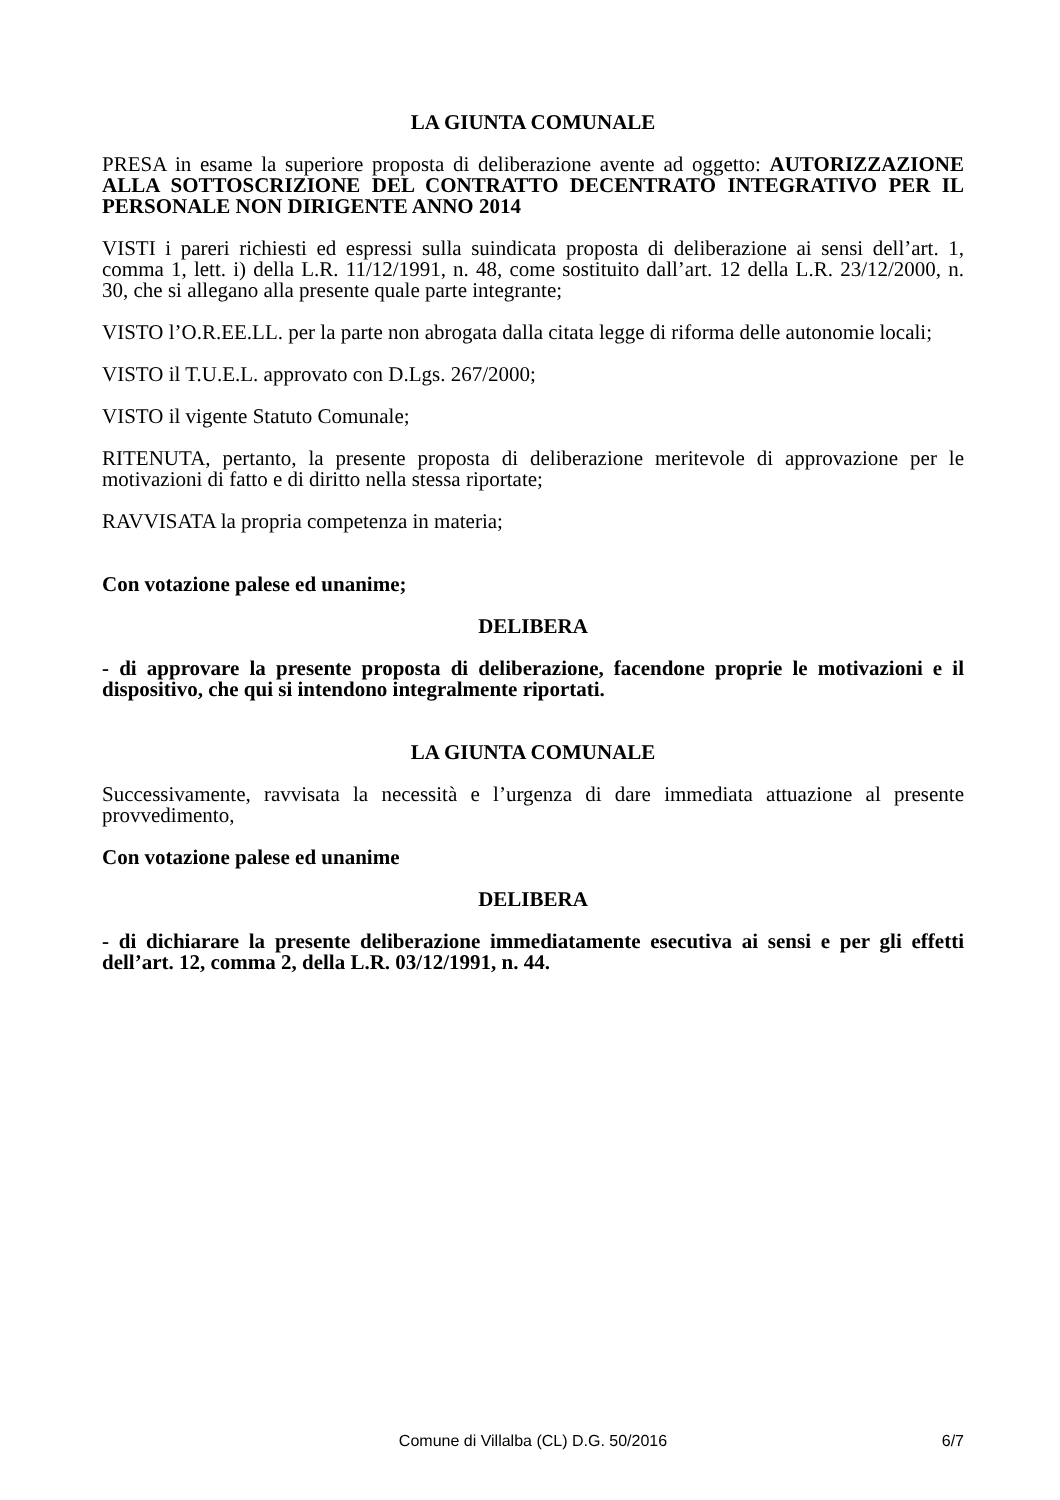LA GIUNTA COMUNALE
PRESA in esame la superiore proposta di deliberazione avente ad oggetto: AUTORIZZAZIONE ALLA SOTTOSCRIZIONE DEL CONTRATTO DECENTRATO INTEGRATIVO PER IL PERSONALE NON DIRIGENTE ANNO 2014
VISTI i pareri richiesti ed espressi sulla suindicata proposta di deliberazione ai sensi dell’art. 1, comma 1, lett. i) della L.R. 11/12/1991, n. 48, come sostituito dall’art. 12 della L.R. 23/12/2000, n. 30, che si allegano alla presente quale parte integrante;
VISTO l’O.R.EE.LL. per la parte non abrogata dalla citata legge di riforma delle autonomie locali;
VISTO il T.U.E.L. approvato con D.Lgs. 267/2000;
VISTO il vigente Statuto Comunale;
RITENUTA, pertanto, la presente proposta di deliberazione meritevole di approvazione per le motivazioni di fatto e di diritto nella stessa riportate;
RAVVISATA la propria competenza in materia;
Con votazione palese ed unanime;
DELIBERA
- di approvare la presente proposta di deliberazione, facendone proprie le motivazioni e il dispositivo, che qui si intendono integralmente riportati.
LA GIUNTA COMUNALE
Successivamente, ravvisata la necessità e l’urgenza di dare immediata attuazione al presente provvedimento,
Con votazione palese ed unanime
DELIBERA
- di dichiarare la presente deliberazione immediatamente esecutiva ai sensi e per gli effetti dell’art. 12, comma 2, della L.R. 03/12/1991, n. 44.
Comune di Villalba (CL) D.G. 50/2016
6/7